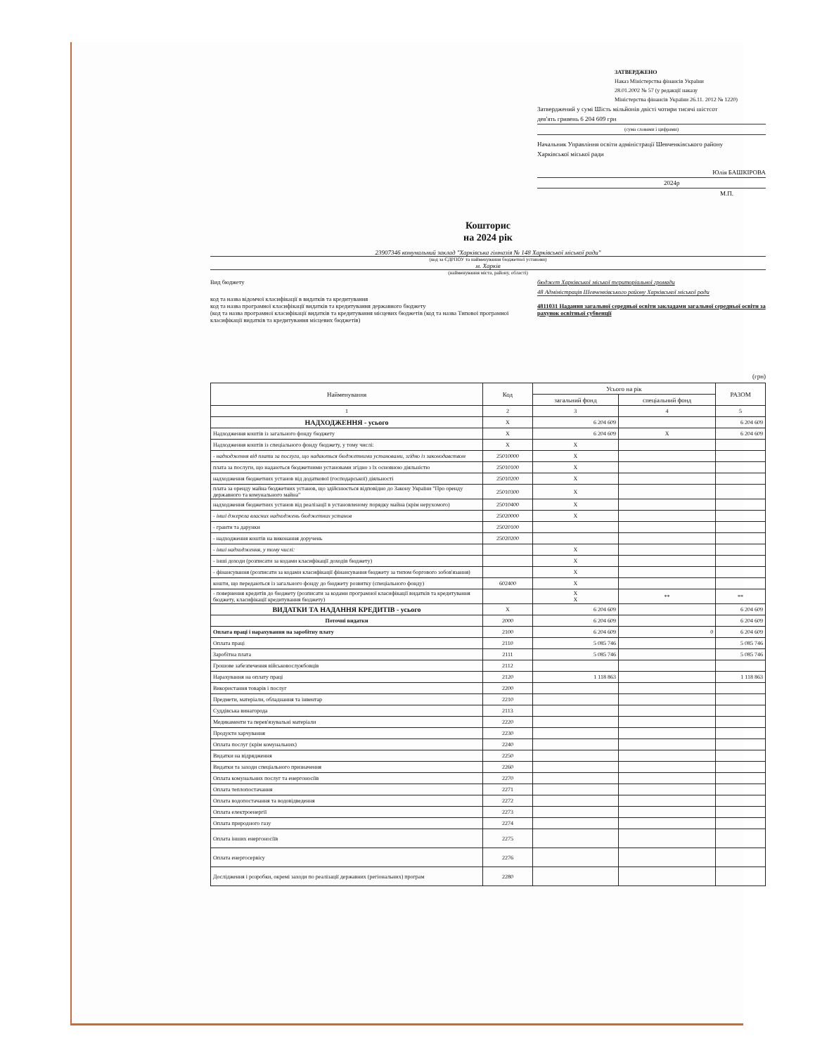ЗАТВЕРДЖЕНО
Наказ Міністерства фінансів України
28.01.2002 № 57 (у редакції наказу
Міністерства фінансів України 26.11. 2012 № 1220)
Затверджений у сумі Шість мільйонів двісті чотири тисячі шістсот
дев'ять гривень 6 204 609 грн
(сума словами і цифрами)
Начальник Управління освіти адміністрації Шевченківського району
Харківської міської ради
Юлія БАШКІРОВА
2024р
М.П.
Кошторис
на 2024 рік
23907346 комунальний заклад "Харківська гімназія № 148 Харківської міської ради"
(код за ЄДРПОУ та найменування бюджетної установи)
м. Харків
(найменування міста, району, області)
Вид бюджету бюджет Харківської міської територіальної громади
код та назва відомчої класифікації в видатків та кредитування
код та назва програмної класифікації видатків та кредитування державного бюджету
(код та назва програмної класифікації видатків та кредитування місцевих бюджетів (код та назва Типової програмної класифікації видатків та кредитування місцевих бюджетів)
48 Адміністрація Шевченківського району Харківської міської ради
4811031 Надання загальної середньої освіти закладами загальної середньої освіти за рахунок освітньої субвенції
(грн)
| Найменування | Код | Усього на рік | | РАЗОМ |
| --- | --- | --- | --- | --- |
| | | загальний фонд | спеціальний фонд | |
| 1 | 2 | 3 | 4 | 5 |
| НАДХОДЖЕННЯ - усього | X | 6 204 609 | | 6 204 609 |
| Надходження коштів із загального фонду бюджету | X | 6 204 609 | X | 6 204 609 |
| Надходження коштів із спеціального фонду бюджету, у тому числі: | X | X | | |
| - надходження від плати за послуги, що надаються бюджетними установами, згідно із законодавством | 25010000 | X | | |
| плата за послуги, що надаються бюджетними установами згідно з їх основною діяльністю | 25010100 | X | | |
| надходження бюджетних установ від додаткової (господарської) діяльності | 25010200 | X | | |
| плата за оренду майна бюджетних установ, що здійснюється відповідно до Закону України "Про оренду державного та комунального майна" | 25010300 | X | | |
| надходження бюджетних установ від реалізації в установленому порядку майна (крім нерухомого) | 25010400 | X | | |
| - інші джерела власних надходжень бюджетних установ | 25020000 | X | | |
| - гранти та дарунки | 25020100 | | | |
| - надходження коштів на виконання доручень | 25020200 | | | |
| - інші надходження, у тому числі: | | X | | |
| - інші доходи (розписати за кодами класифікації доходів бюджету) | | X | | |
| - фінансування (розписати за кодами класифікації фінансування бюджету за типом боргового зобов'язання) | | X | | |
| кошти, що передаються із загального фонду до бюджету розвитку (спеціального фонду) | 602400 | X | | |
| - повернення кредитів до бюджету (розписати за кодами програмної класифікації видатків та кредитування бюджету, класифікації кредитування бюджету) | | X X | ** | ** |
| ВИДАТКИ ТА НАДАННЯ КРЕДИТІВ - усього | X | 6 204 609 | | 6 204 609 |
| Поточні видатки | 2000 | 6 204 609 | | 6 204 609 |
| Оплата праці і нарахування на заробітну плату | 2100 | 6 204 609 | 0 | 6 204 609 |
| Оплата праці | 2110 | 5 085 746 | | 5 085 746 |
| Заробітна плата | 2111 | 5 085 746 | | 5 085 746 |
| Грошове забезпечення військовослужбовців | 2112 | | | |
| Нарахування на оплату праці | 2120 | 1 118 863 | | 1 118 863 |
| Використання товарів і послуг | 2200 | | | |
| Предмети, матеріали, обладнання та інвентар | 2210 | | | |
| Суддівська винагорода | 2113 | | | |
| Медикаменти та перев'язувальні матеріали | 2220 | | | |
| Продукти харчування | 2230 | | | |
| Оплата послуг (крім комунальних) | 2240 | | | |
| Видатки на відрядження | 2250 | | | |
| Видатки та заходи спеціального призначення | 2260 | | | |
| Оплата комунальних послуг та енергоносіїв | 2270 | | | |
| Оплата теплопостачання | 2271 | | | |
| Оплата водопостачання та водовідведення | 2272 | | | |
| Оплата електроенергії | 2273 | | | |
| Оплата природного газу | 2274 | | | |
| Оплата інших енергоносіїв | 2275 | | | |
| Оплата енергосервісу | 2276 | | | |
| Дослідження і розробки, окремі заходи по реалізації державних (регіональних) програм | 2280 | | | |